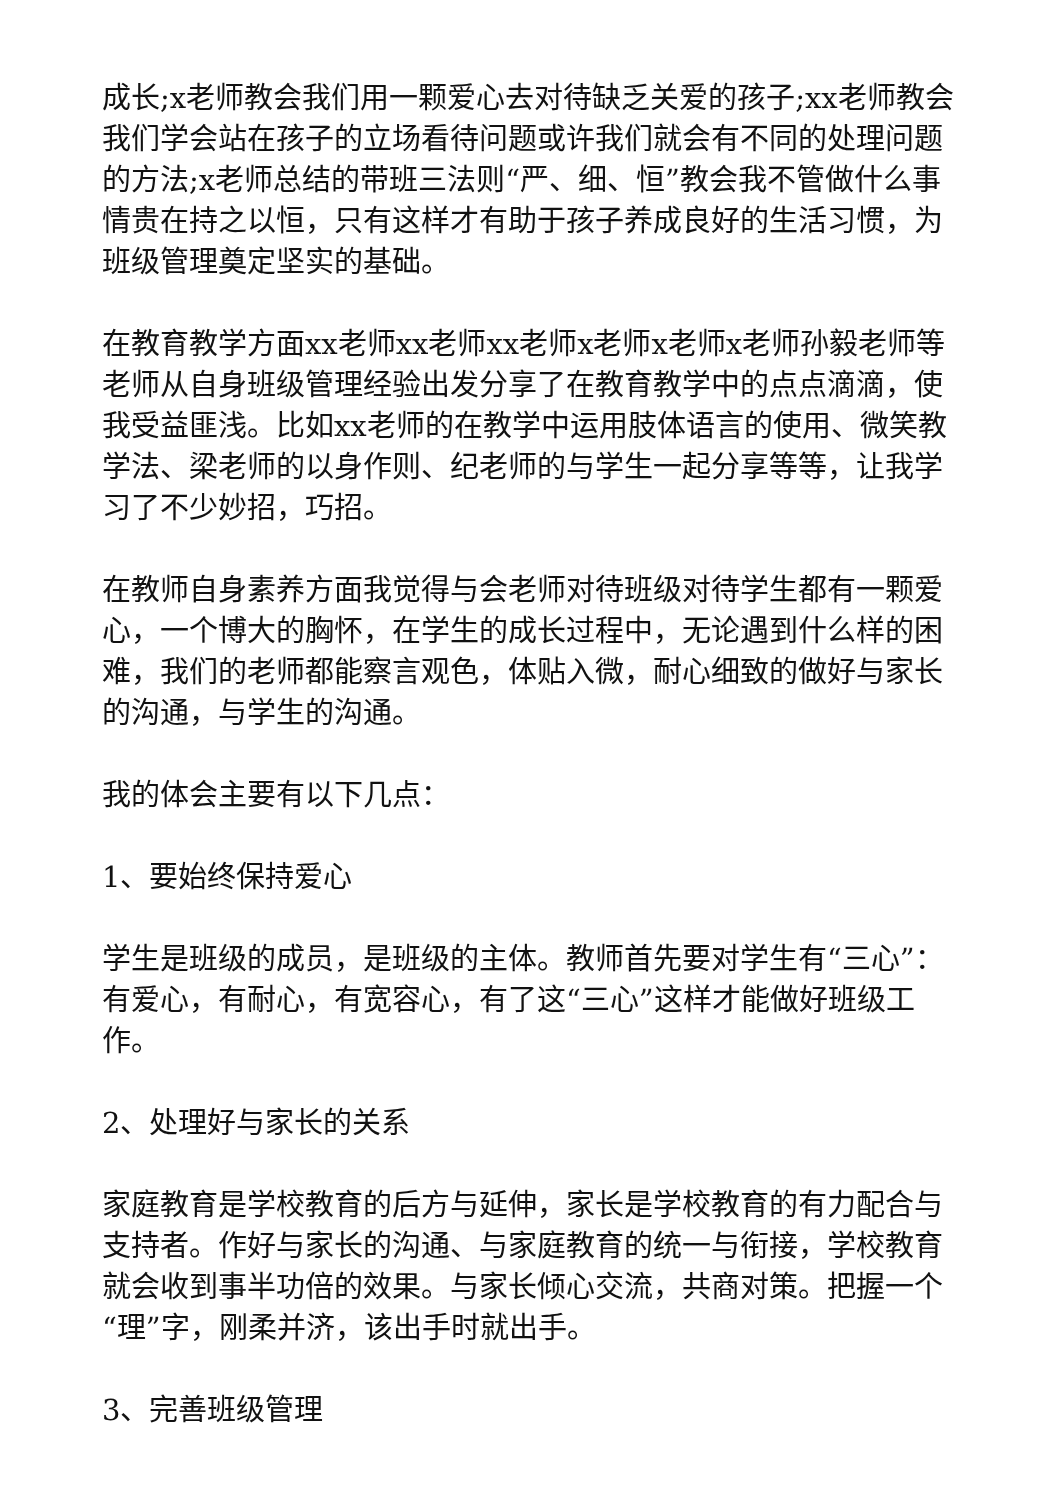成长;x老师教会我们用一颗爱心去对待缺乏关爱的孩子;xx老师教会我们学会站在孩子的立场看待问题或许我们就会有不同的处理问题的方法;x老师总结的带班三法则“严、细、恒”教会我不管做什么事情贵在持之以恒，只有这样才有助于孩子养成良好的生活习惯，为班级管理奠定坚实的基础。
在教育教学方面xx老师xx老师xx老师x老师x老师x老师孙毅老师等老师从自身班级管理经验出发分享了在教育教学中的点点滴滴，使我受益匪浅。比如xx老师的在教学中运用肢体语言的使用、微笑教学法、梁老师的以身作则、纪老师的与学生一起分享等等，让我学习了不少妙招，巧招。
在教师自身素养方面我觉得与会老师对待班级对待学生都有一颗爱心，一个博大的胸怀，在学生的成长过程中，无论遇到什么样的困难，我们的老师都能察言观色，体贴入微，耐心细致的做好与家长的沟通，与学生的沟通。
我的体会主要有以下几点：
1、要始终保持爱心
学生是班级的成员，是班级的主体。教师首先要对学生有“三心”：有爱心，有耐心，有宽容心，有了这“三心”这样才能做好班级工作。
2、处理好与家长的关系
家庭教育是学校教育的后方与延伸，家长是学校教育的有力配合与支持者。作好与家长的沟通、与家庭教育的统一与衔接，学校教育就会收到事半功倍的效果。与家长倾心交流，共商对策。把握一个“理”字，刚柔并济，该出手时就出手。
3、完善班级管理